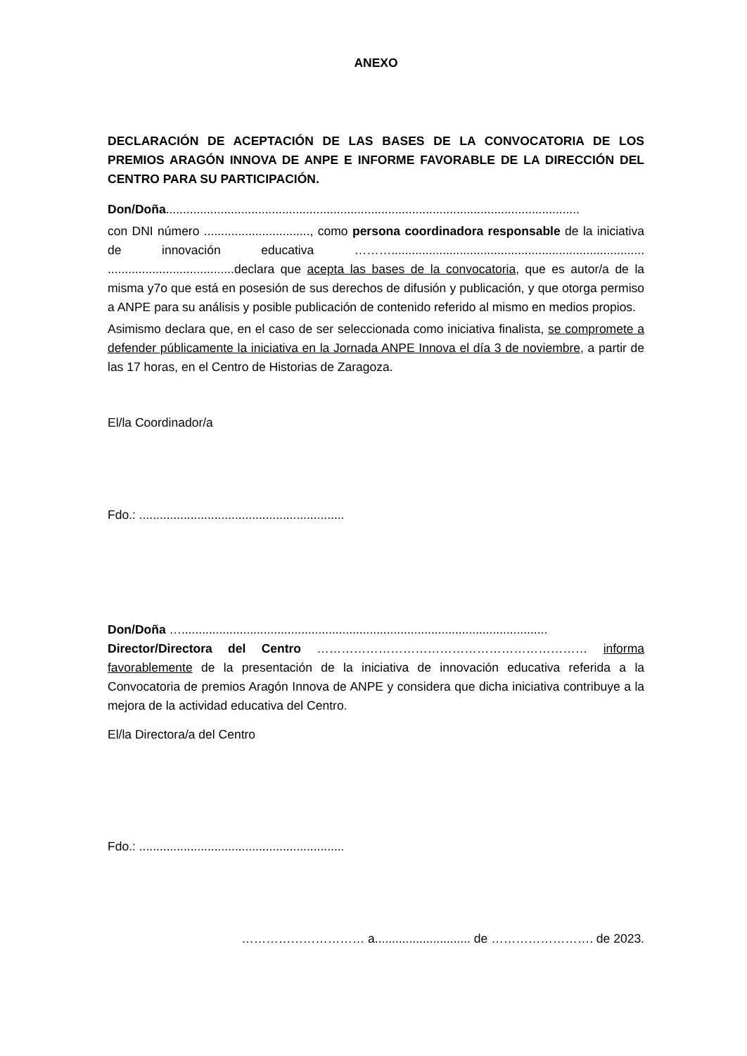ANEXO
DECLARACIÓN DE ACEPTACIÓN DE LAS BASES DE LA CONVOCATORIA DE LOS PREMIOS ARAGÓN INNOVA DE ANPE E INFORME FAVORABLE DE LA DIRECCIÓN DEL CENTRO PARA SU PARTICIPACIÓN.
Don/Doña.........................................................................................................................
con DNI número ..............................., como persona coordinadora responsable de la iniciativa de innovación educativa ……….......................................................................... .....................................declara que acepta las bases de la convocatoria, que es autor/a de la misma y7o que está en posesión de sus derechos de difusión y publicación, y que otorga permiso a ANPE para su análisis y posible publicación de contenido referido al mismo en medios propios.
Asimismo declara que, en el caso de ser seleccionada como iniciativa finalista, se compromete a defender públicamente la iniciativa en la Jornada ANPE Innova el día 3 de noviembre, a partir de las 17 horas, en el Centro de Historias de Zaragoza.
El/la Coordinador/a
Fdo.: ............................................................
Don/Doña …...........................................................................................................
Director/Directora del Centro ………………………………………………………… informa favorablemente de la presentación de la iniciativa de innovación educativa referida a la Convocatoria de premios Aragón Innova de ANPE y considera que dicha iniciativa contribuye a la mejora de la actividad educativa del Centro.
El/la Directora/a del Centro
Fdo.: ............................................................
………………………… a............................ de ……………………. de 2023.